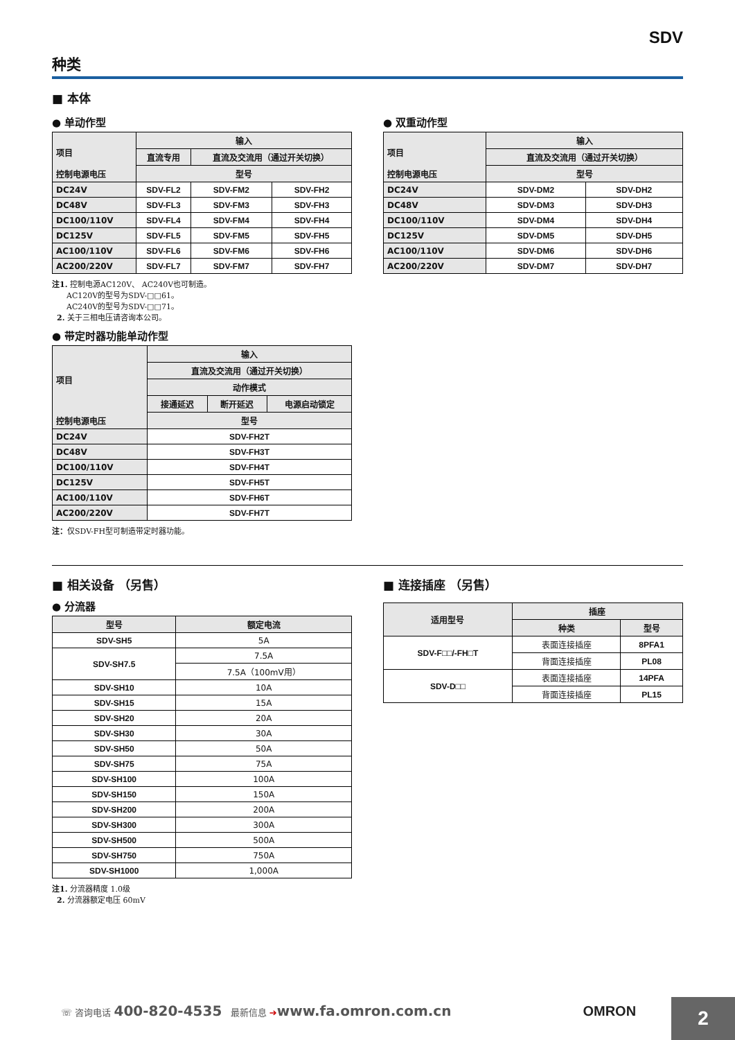SDV
种类
■ 本体
● 单动作型
| 项目 控制电源电压 | 输入 | | |
| --- | --- | --- | --- |
| | 直流专用 | 直流及交流用（通过开关切换） | |
| | 型号 | | |
| DC24V | SDV-FL2 | SDV-FM2 | SDV-FH2 |
| DC48V | SDV-FL3 | SDV-FM3 | SDV-FH3 |
| DC100/110V | SDV-FL4 | SDV-FM4 | SDV-FH4 |
| DC125V | SDV-FL5 | SDV-FM5 | SDV-FH5 |
| AC100/110V | SDV-FL6 | SDV-FM6 | SDV-FH6 |
| AC200/220V | SDV-FL7 | SDV-FM7 | SDV-FH7 |
注1. 控制电源AC120V、 AC240V也可制造。
AC120V的型号为SDV-□□61。
AC240V的型号为SDV-□□71。
2. 关于三相电压请咨询本公司。
● 带定时器功能单动作型
| 项目 控制电源电压 | 输入 | | |
| --- | --- | --- | --- |
| | 直流及交流用（通过开关切换） | | |
| | 动作模式 | | |
| | 接通延迟 | 断开延迟 | 电源启动锁定 |
| | 型号 | | |
| DC24V | SDV-FH2T | | |
| DC48V | SDV-FH3T | | |
| DC100/110V | SDV-FH4T | | |
| DC125V | SDV-FH5T | | |
| AC100/110V | SDV-FH6T | | |
| AC200/220V | SDV-FH7T | | |
注：仅SDV-FH型可制造带定时器功能。
● 双重动作型
| 项目 控制电源电压 | 输入 | |
| --- | --- | --- |
| | 直流及交流用（通过开关切换） | |
| | 型号 | |
| DC24V | SDV-DM2 | SDV-DH2 |
| DC48V | SDV-DM3 | SDV-DH3 |
| DC100/110V | SDV-DM4 | SDV-DH4 |
| DC125V | SDV-DM5 | SDV-DH5 |
| AC100/110V | SDV-DM6 | SDV-DH6 |
| AC200/220V | SDV-DM7 | SDV-DH7 |
■ 相关设备 （另售）
● 分流器
| 型号 | 额定电流 |
| --- | --- |
| SDV-SH5 | 5A |
| SDV-SH7.5 | 7.5A |
| | 7.5A（100mV用） |
| SDV-SH10 | 10A |
| SDV-SH15 | 15A |
| SDV-SH20 | 20A |
| SDV-SH30 | 30A |
| SDV-SH50 | 50A |
| SDV-SH75 | 75A |
| SDV-SH100 | 100A |
| SDV-SH150 | 150A |
| SDV-SH200 | 200A |
| SDV-SH300 | 300A |
| SDV-SH500 | 500A |
| SDV-SH750 | 750A |
| SDV-SH1000 | 1,000A |
注1. 分流器精度 1.0级
2. 分流器额定电压 60mV
■ 连接插座 （另售）
| 适用型号 | 插座 | |
| --- | --- | --- |
| | 种类 | 型号 |
| SDV-F□□/-FH□T | 表面连接插座 | 8PFA1 |
| | 背面连接插座 | PL08 |
| SDV-D□□ | 表面连接插座 | 14PFA |
| | 背面连接插座 | PL15 |
☏ 咨询电话 400-820-4535 最新信息 ➔www.fa.omron.com.cn OMRON
2